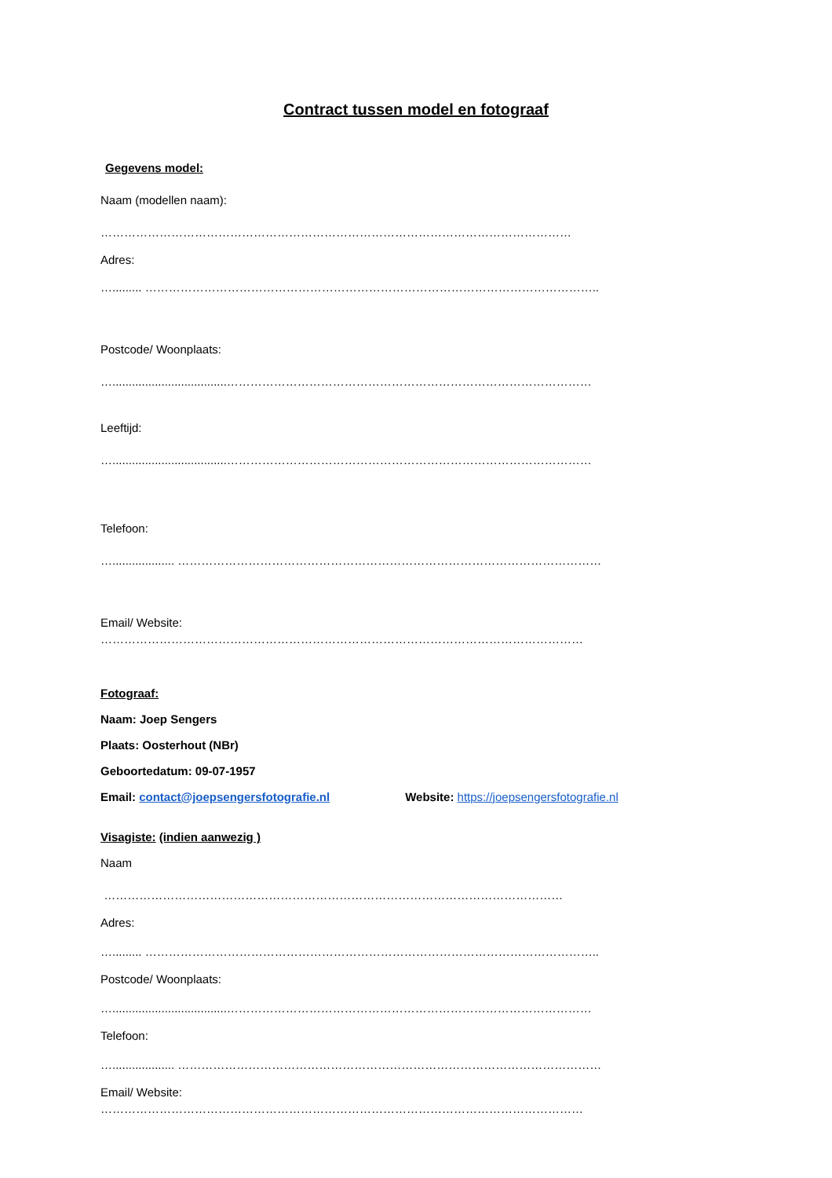Contract tussen model en fotograaf
Gegevens model:
Naam (modellen naam):
…………………………………………………………………………………………………………
Adres:
…......... ……………………………………………………………………………………………………..
Postcode/ Woonplaats:
…...................................…………………………………………………………………………………
Leeftijd:
…...................................…………………………………………………………………………………
Telefoon:
…................... ………………………………………………………………………………………………
Email/ Website:
……………………………………………………………………………………………………………
Fotograaf:
Naam: Joep Sengers
Plaats: Oosterhout (NBr)
Geboortedatum: 09-07-1957
Email: contact@joepsengersfotografie.nl Website: https://joepsengersfotografie.nl
Visagiste: (indien aanwezig )
Naam
………………………………………………………………………………………………………
Adres:
…......... ……………………………………………………………………………………………………..
Postcode/ Woonplaats:
…...................................…………………………………………………………………………………
Telefoon:
…................... ………………………………………………………………………………………………
Email/ Website:
……………………………………………………………………………………………………………